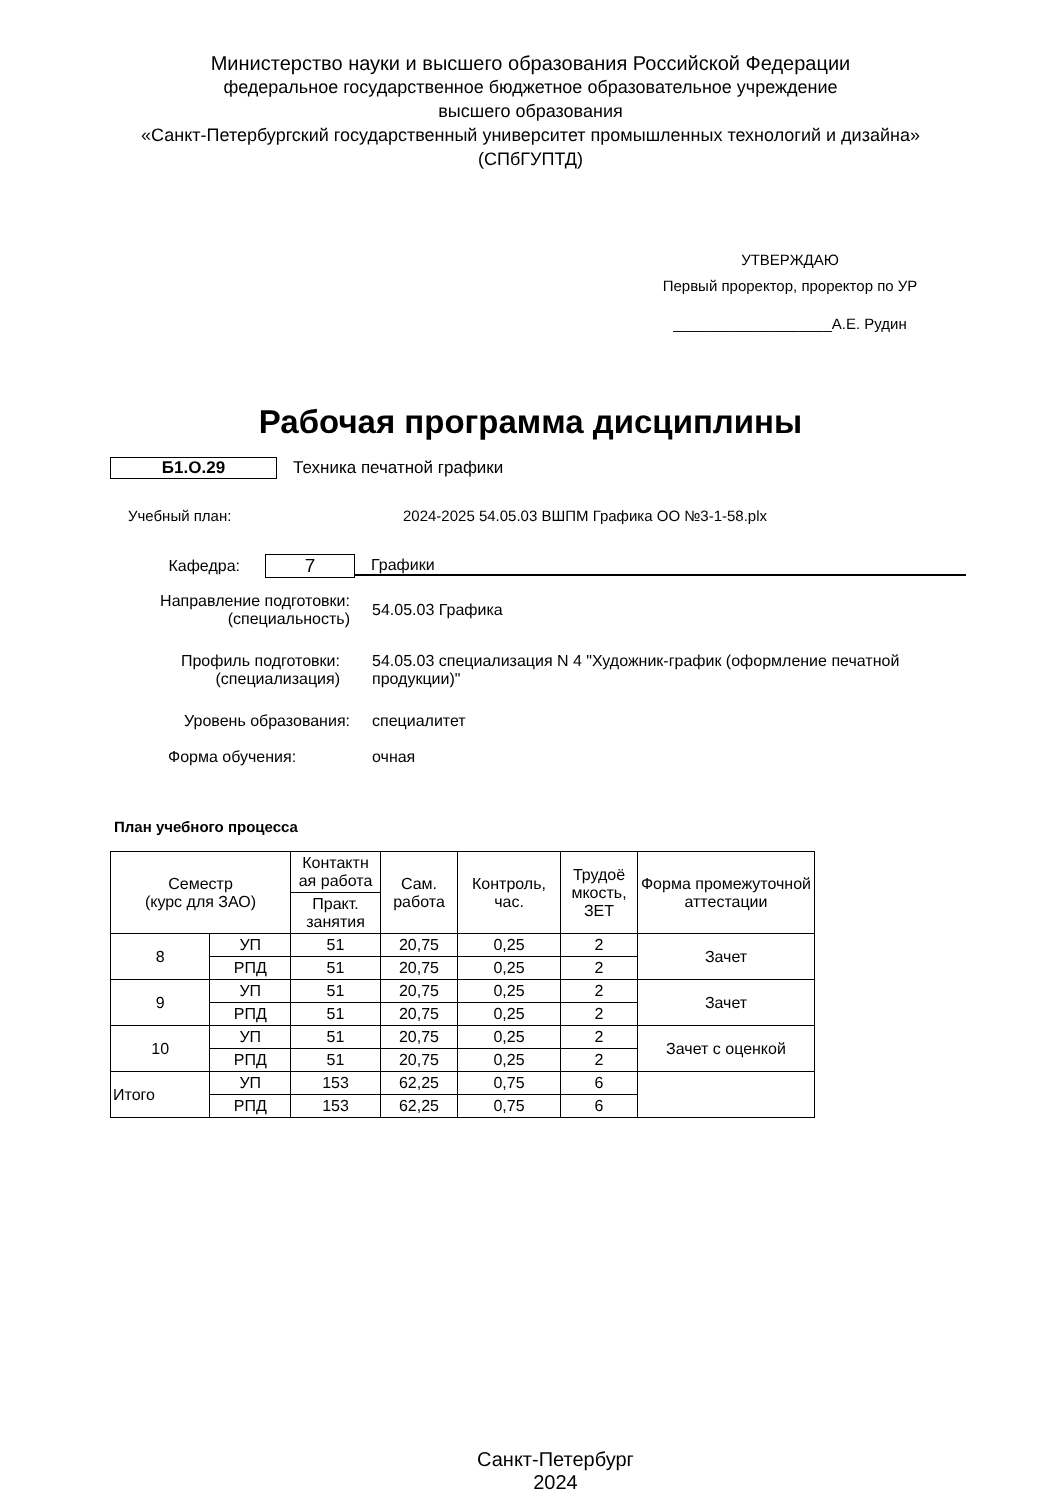Министерство науки и высшего образования Российской Федерации
федеральное государственное бюджетное образовательное учреждение
высшего образования
«Санкт-Петербургский государственный университет промышленных технологий и дизайна»
(СПбГУПТД)
УТВЕРЖДАЮ
Первый проректор, проректор по УР
___________________А.Е. Рудин
Рабочая программа дисциплины
Б1.О.29 Техника печатной графики
Учебный план:
2024-2025 54.05.03 ВШПМ Графика ОО №3-1-58.plx
Кафедра:
7
Графики
Направление подготовки:
(специальность)
54.05.03 Графика
Профиль подготовки:
(специализация)
54.05.03 специализация N 4 "Художник-график (оформление печатной продукции)"
Уровень образования: специалитет
Форма обучения: очная
План учебного процесса
| Семестр (курс для ЗАО) | | Контактн ая работа | Сам. работа | Контроль, час. | Трудоё мкость, ЗЕТ | Форма промежуточной аттестации |
| --- | --- | --- | --- | --- | --- | --- |
| | | Практ. занятия | | | | |
| 8 | УП | 51 | 20,75 | 0,25 | 2 | Зачет |
| | РПД | 51 | 20,75 | 0,25 | 2 | |
| 9 | УП | 51 | 20,75 | 0,25 | 2 | Зачет |
| | РПД | 51 | 20,75 | 0,25 | 2 | |
| 10 | УП | 51 | 20,75 | 0,25 | 2 | Зачет с оценкой |
| | РПД | 51 | 20,75 | 0,25 | 2 | |
| Итого | УП | 153 | 62,25 | 0,75 | 6 | |
| | РПД | 153 | 62,25 | 0,75 | 6 | |
Санкт-Петербург
2024